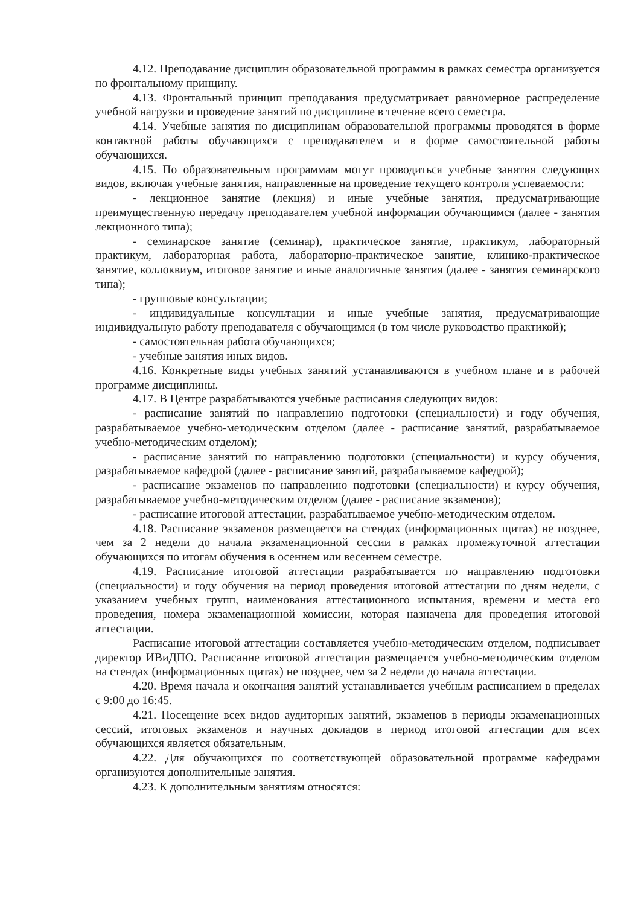4.12. Преподавание дисциплин образовательной программы в рамках семестра организуется по фронтальному принципу.
4.13. Фронтальный принцип преподавания предусматривает равномерное распределение учебной нагрузки и проведение занятий по дисциплине в течение всего семестра.
4.14. Учебные занятия по дисциплинам образовательной программы проводятся в форме контактной работы обучающихся с преподавателем и в форме самостоятельной работы обучающихся.
4.15. По образовательным программам могут проводиться учебные занятия следующих видов, включая учебные занятия, направленные на проведение текущего контроля успеваемости:
- лекционное занятие (лекция) и иные учебные занятия, предусматривающие преимущественную передачу преподавателем учебной информации обучающимся (далее - занятия лекционного типа);
- семинарское занятие (семинар), практическое занятие, практикум, лабораторный практикум, лабораторная работа, лабораторно-практическое занятие, клинико-практическое занятие, коллоквиум, итоговое занятие и иные аналогичные занятия (далее - занятия семинарского типа);
- групповые консультации;
- индивидуальные консультации и иные учебные занятия, предусматривающие индивидуальную работу преподавателя с обучающимся (в том числе руководство практикой);
- самостоятельная работа обучающихся;
- учебные занятия иных видов.
4.16. Конкретные виды учебных занятий устанавливаются в учебном плане и в рабочей программе дисциплины.
4.17. В Центре разрабатываются учебные расписания следующих видов:
- расписание занятий по направлению подготовки (специальности) и году обучения, разрабатываемое учебно-методическим отделом (далее - расписание занятий, разрабатываемое учебно-методическим отделом);
- расписание занятий по направлению подготовки (специальности) и курсу обучения, разрабатываемое кафедрой (далее - расписание занятий, разрабатываемое кафедрой);
- расписание экзаменов по направлению подготовки (специальности) и курсу обучения, разрабатываемое учебно-методическим отделом (далее - расписание экзаменов);
- расписание итоговой аттестации, разрабатываемое учебно-методическим отделом.
4.18. Расписание экзаменов размещается на стендах (информационных щитах) не позднее, чем за 2 недели до начала экзаменационной сессии в рамках промежуточной аттестации обучающихся по итогам обучения в осеннем или весеннем семестре.
4.19. Расписание итоговой аттестации разрабатывается по направлению подготовки (специальности) и году обучения на период проведения итоговой аттестации по дням недели, с указанием учебных групп, наименования аттестационного испытания, времени и места его проведения, номера экзаменационной комиссии, которая назначена для проведения итоговой аттестации.
Расписание итоговой аттестации составляется учебно-методическим отделом, подписывает директор ИВиДПО. Расписание итоговой аттестации размещается учебно-методическим отделом на стендах (информационных щитах) не позднее, чем за 2 недели до начала аттестации.
4.20. Время начала и окончания занятий устанавливается учебным расписанием в пределах с 9:00 до 16:45.
4.21. Посещение всех видов аудиторных занятий, экзаменов в периоды экзаменационных сессий, итоговых экзаменов и научных докладов в период итоговой аттестации для всех обучающихся является обязательным.
4.22. Для обучающихся по соответствующей образовательной программе кафедрами организуются дополнительные занятия.
4.23. К дополнительным занятиям относятся: